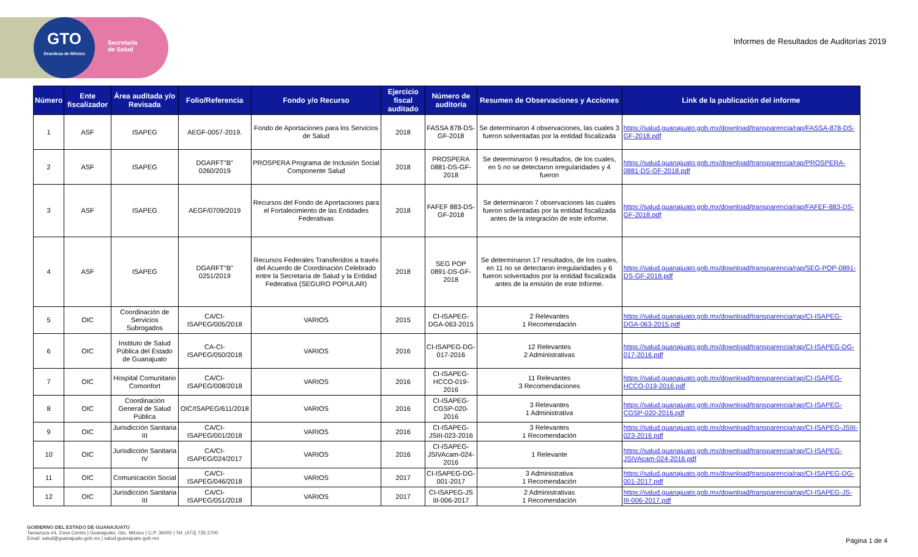GTO
Grandeza de México
Secretaría
de Salud
Informes de Resultados de Auditorías 2019
| Número | Ente fiscalizador | Área auditada y/o Revisada | Folio/Referencia | Fondo y/o Recurso | Ejercicio fiscal auditado | Número de auditoría | Resumen de Observaciones y Acciones | Link de la publicación del informe |
| --- | --- | --- | --- | --- | --- | --- | --- | --- |
| 1 | ASF | ISAPEG | AEGF-0057-2019. | Fondo de Aportaciones para los Servicios de Salud | 2018 | FASSA 878-DS-GF-2018 | Se determinaron 4 observaciones, las cuales 3 fueron solventadas por la entidad fiscalizada | https://salud.guanajuato.gob.mx/download/transparencia/rap/FASSA-878-DS-GF-2018.pdf |
| 2 | ASF | ISAPEG | DGARFT"B" 0260/2019 | PROSPERA Programa de Inclusión Social Componente Salud | 2018 | PROSPERA 0881-DS-GF-2018 | Se determinaron 9 resultados, de los cuales, en 5 no se detectaron irregularidades y 4 fueron | https://salud.guanajuato.gob.mx/download/transparencia/rap/PROSPERA-0881-DS-GF-2018.pdf |
| 3 | ASF | ISAPEG | AEGF/0709/2019 | Recursos del Fondo de Aportaciones para el Fortalecimiento de las Entidades Federativas | 2018 | FAFEF 883-DS-GF-2018 | Se determinaron 7 observaciones las cuales fueron solventadas por la entidad fiscalizada antes de la integración de este informe. | https://salud.guanajuato.gob.mx/download/transparencia/rap/FAFEF-883-DS-GF-2018.pdf |
| 4 | ASF | ISAPEG | DGARFT"B" 0251/2019 | Recursos Federales Transferidos a través del Acuerdo de Coordinación Celebrado entre la Secretaría de Salud y la Entidad Federativa (SEGURO POPULAR) | 2018 | SEG POP 0891-DS-GF-2018 | Se determinaron 17 resultados, de los cuales, en 11 no se detectaron irregularidades y 6 fueron solventados por la entidad fiscalizada antes de la emisión de este Informe. | https://salud.guanajuato.gob.mx/download/transparencia/rap/SEG-POP-0891-DS-GF-2018.pdf |
| 5 | OIC | Coordinación de Servicios Subrogados | CA/CI-ISAPEG/005/2018 | VARIOS | 2015 | CI-ISAPEG-DGA-063-2015 | 2 Relevantes 1 Recomendación | https://salud.guanajuato.gob.mx/download/transparencia/rap/CI-ISAPEG-DGA-063-2015.pdf |
| 6 | OIC | Instituto de Salud Pública del Estado de Guanajuato | CA-CI-ISAPEG/050/2018 | VARIOS | 2016 | CI-ISAPEG-DG-017-2016 | 12 Relevantes 2 Administrativas | https://salud.guanajuato.gob.mx/download/transparencia/rap/CI-ISAPEG-DG-017-2016.pdf |
| 7 | OIC | Hospital Comunitario Comonfort | CA/CI-ISAPEG/008/2018 | VARIOS | 2016 | CI-ISAPEG-HCCO-019-2016 | 11 Relevantes 3 Recomendaciones | https://salud.guanajuato.gob.mx/download/transparencia/rap/CI-ISAPEG-HCCO-019-2016.pdf |
| 8 | OIC | Coordinación General de Salud Pública | OIC/ISAPEG/611/2018 | VARIOS | 2016 | CI-ISAPEG-CGSP-020-2016 | 3 Relevantes 1 Administrativa | https://salud.guanajuato.gob.mx/download/transparencia/rap/CI-ISAPEG-CGSP-020-2016.pdf |
| 9 | OIC | Jurisdicción Sanitaria III | CA/CI-ISAPEG/001/2018 | VARIOS | 2016 | CI-ISAPEG-JSIII-023-2016 | 3 Relevantes 1 Recomendación | https://salud.guanajuato.gob.mx/download/transparencia/rap/CI-ISAPEG-JSIII-023-2016.pdf |
| 10 | OIC | Jurisdicción Sanitaria IV | CA/CI-ISAPEG/024/2017 | VARIOS | 2016 | CI-ISAPEG-JSIVAcam-024-2016 | 1 Relevante | https://salud.guanajuato.gob.mx/download/transparencia/rap/CI-ISAPEG-JSIVAcam-024-2016.pdf |
| 11 | OIC | Comunicación Social | CA/CI-ISAPEG/046/2018 | VARIOS | 2017 | CI-ISAPEG-DG-001-2017 | 3 Administrativa 1 Recomendación | https://salud.guanajuato.gob.mx/download/transparencia/rap/CI-ISAPEG-DG-001-2017.pdf |
| 12 | OIC | Jurisdicción Sanitaria III | CA/CI-ISAPEG/051/2018 | VARIOS | 2017 | CI-ISAPEG-JS III-006-2017 | 2 Administrativas 1 Recomendación | https://salud.guanajuato.gob.mx/download/transparencia/rap/CI-ISAPEG-JS-III-006-2017.pdf |
GOBIERNO DEL ESTADO DE GUANAJUATO
Tamazuca #4, Zona Centro | Guanajuato, Gto. México | C.P. 36000 | Tel. (473) 735 2700
Email: salud@guanajuato.gob.mx | salud.guanajuato.gob.mx
Página 1 de 4